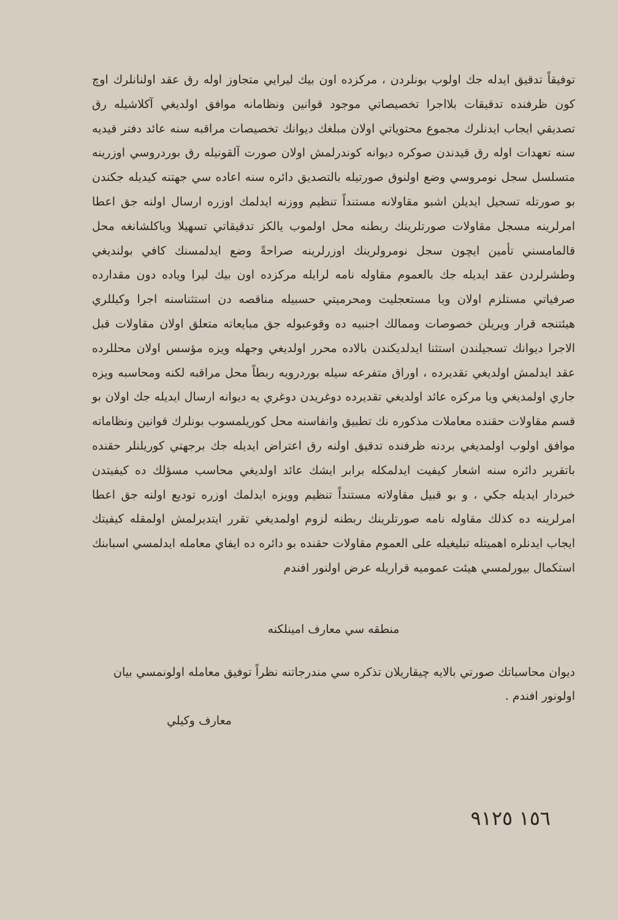توفيقاً تدقيق ايدله جك اولوب بونلردن ، مركزده اون بيك ليرايي متجاوز اوله رق عقد اولنانلرك اوچ كون ظرفنده تدقيقات بلااجرا تخصيصاتي موجود قوانين ونظامانه موافق اولديغي آكلاشيله رق تصديقي ايجاب ايدنلرك مجموع محتوياتي اولان مبلغك ديوانك تخصيصات مراقبه سنه عائد دفتر قيديه سنه تعهدات اوله رق قيدندن صوكره ديوانه كوندرلمش اولان صورت آلقونيله رق بوردروسي اوزرينه متسلسل سجل نومروسي وضع اولنوق صورتيله بالتصديق دائره سنه اعاده سي جهتنه كيديله جكندن بو صورتله تسجيل ايديلن اشبو مقاولانه مستنداً تنظيم ووزنه ايدلمك اوزره ارسال اولنه جق اعطا امرلرينه مسجل مقاولات صورتلرينك ربطنه محل اولموب يالكز تدقيقاتي تسهيلا وياكلشانغه محل قالمامسني تأمين ايچون سجل نومرولرينك اوزرلرينه صراحةً وضع ايدلمسنك كافي بولنديغي وطشرلردن عقد ايديله جك بالعموم مقاوله نامه لرايله مركزده اون بيك ليرا وياده دون مقدارده صرفياتي مستلزم اولان ويا مستعجليت ومحرميتي حسبيله مناقصه دن استثناسنه اجرا وكيللري هيئتنجه قرار ويريلن خصوصات وممالك اجنبيه ده وقوعبوله جق مبايعاته متعلق اولان مقاولات قبل الاجرا ديوانك تسجيلندن استثنا ايدلديكندن بالاده محرر اولديغي وجهله ويزه مؤسس اولان محللرده عقد ايدلمش اولديغي تقديرده ، اوراق متفرعه سيله بوردرويه ربطاً محل مراقبه لكنه ومحاسبه ويزه جاري اولمديغي ويا مركزه عائد اولديغي تقديرده دوغريدن دوغري يه ديوانه ارسال ايديله جك اولان بو قسم مقاولات حقنده معاملات مذكوره نك تطبيق وانفاسنه محل كوريلمسوب بونلرك قوانين ونظاماته موافق اولوب اولمديغي بردنه ظرفنده تدقيق اولنه رق اعتراض ايديله جك برجهتي كوريلنلر حقنده باتقرير دائره سنه اشعار كيفيت ايدلمكله برابر ايشك عائد اولديغي محاسب مسؤلك ده كيفيتدن خبردار ايديله جكي ، و بو قبيل مقاولاته مستنداً تنظيم وويزه ايدلمك اوزره توديع اولنه جق اعطا امرلرينه ده كذلك مقاوله نامه صورتلرينك ربطنه لزوم اولمديغي تقرر ايتديرلمش اولمقله كيفيتك ايجاب ايدنلره اهميتله تبليغيله على العموم مقاولات حقنده بو دائره ده ايفاي معامله ايدلمسي اسبابنك استكمال بيورلمسي هيئت عموميه قراريله عرض اولنور افندم
منطقه سي معارف امينلكنه
ديوان محاسباتك صورتي بالايه چيقاريلان تذكره سي مندرجاتنه نظراً توفيق معامله اولونمسي بيان اولونور افندم .
معارف وكيلي
١٥٦ ٩١٢٥